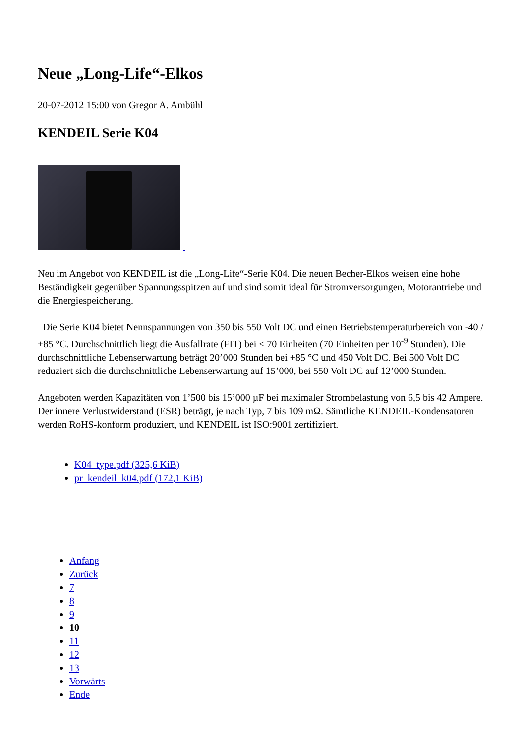Neue „Long-Life“-Elkos
20-07-2012 15:00 von Gregor A. Ambühl
KENDEIL Serie K04
Neu im Angebot von KENDEIL ist die „Long-Life“-Serie K04. Die neuen Becher-Elkos weisen eine hohe Beständigkeit gegenüber Spannungsspitzen auf und sind somit ideal für Stromversorgungen, Motorantriebe und die Energiespeicherung.
Die Serie K04 bietet Nennspannungen von 350 bis 550 Volt DC und einen Betriebstemperaturbereich von -40 / +85 °C. Durchschnittlich liegt die Ausfallrate (FIT) bei ≤ 70 Einheiten (70 Einheiten per 10<sup>-9</sup> Stunden). Die durchschnittliche Lebenserwartung beträgt 20’000 Stunden bei +85 °C und 450 Volt DC. Bei 500 Volt DC reduziert sich die durchschnittliche Lebenserwartung auf 15’000, bei 550 Volt DC auf 12’000 Stunden.
Angeboten werden Kapazitäten von 1’500 bis 15’000 µF bei maximaler Strombelastung von 6,5 bis 42 Ampere. Der innere Verlustwiderstand (ESR) beträgt, je nach Typ, 7 bis 109 mΩ. Sämtliche KENDEIL-Kondensatoren werden RoHS-konform produziert, und KENDEIL ist ISO:9001 zertifiziert.
K04_type.pdf (325,6 KiB)
pr_kendeil_k04.pdf (172,1 KiB)
Anfang
Zurück
7
8
9
10
11
12
13
Vorwärts
Ende